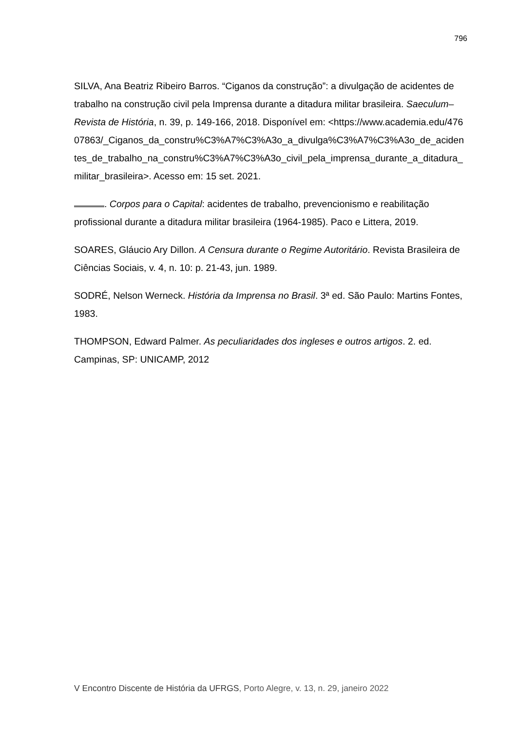796
SILVA, Ana Beatriz Ribeiro Barros. “Ciganos da construção”: a divulgação de acidentes de trabalho na construção civil pela Imprensa durante a ditadura militar brasileira. Saeculum–Revista de História, n. 39, p. 149-166, 2018. Disponível em: <https://www.academia.edu/47607863/_Ciganos_da_constru%C3%A7%C3%A3o_a_divulga%C3%A7%C3%A3o_de_acidentes_de_trabalho_na_constru%C3%A7%C3%A3o_civil_pela_imprensa_durante_a_ditadura_militar_brasileira>. Acesso em: 15 set. 2021.
. Corpos para o Capital: acidentes de trabalho, prevencionismo e reabilitação profissional durante a ditadura militar brasileira (1964-1985). Paco e Littera, 2019.
SOARES, Gláucio Ary Dillon. A Censura durante o Regime Autoritário. Revista Brasileira de Ciências Sociais, v. 4, n. 10: p. 21-43, jun. 1989.
SODRÉ, Nelson Werneck. História da Imprensa no Brasil. 3ª ed. São Paulo: Martins Fontes, 1983.
THOMPSON, Edward Palmer. As peculiaridades dos ingleses e outros artigos. 2. ed. Campinas, SP: UNICAMP, 2012
V Encontro Discente de História da UFRGS, Porto Alegre, v. 13, n. 29, janeiro 2022